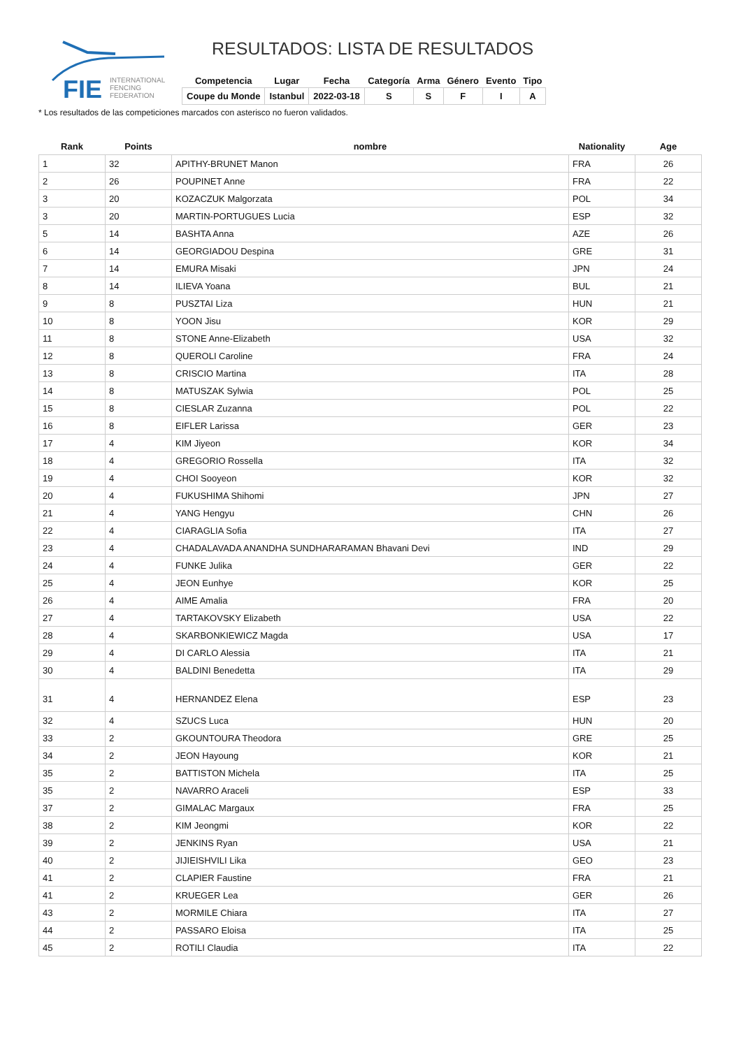FIE
INTERNATIONAL
FENCING
FEDERATION
RESULTADOS: LISTA DE RESULTADOS
| Competencia | Lugar | Fecha | Categoría | Arma | Género | Evento | Tipo |
| --- | --- | --- | --- | --- | --- | --- | --- |
| Coupe du Monde | Istanbul | 2022-03-18 | S | S | F | I | A |
* Los resultados de las competiciones marcados con asterisco no fueron validados.
| Rank | Points | nombre | Nationality | Age |
| --- | --- | --- | --- | --- |
| 1 | 32 | APITHY-BRUNET Manon | FRA | 26 |
| 2 | 26 | POUPINET Anne | FRA | 22 |
| 3 | 20 | KOZACZUK Malgorzata | POL | 34 |
| 3 | 20 | MARTIN-PORTUGUES Lucia | ESP | 32 |
| 5 | 14 | BASHTA Anna | AZE | 26 |
| 6 | 14 | GEORGIADOU Despina | GRE | 31 |
| 7 | 14 | EMURA Misaki | JPN | 24 |
| 8 | 14 | ILIEVA Yoana | BUL | 21 |
| 9 | 8 | PUSZTAI Liza | HUN | 21 |
| 10 | 8 | YOON Jisu | KOR | 29 |
| 11 | 8 | STONE Anne-Elizabeth | USA | 32 |
| 12 | 8 | QUEROLI Caroline | FRA | 24 |
| 13 | 8 | CRISCIO Martina | ITA | 28 |
| 14 | 8 | MATUSZAK Sylwia | POL | 25 |
| 15 | 8 | CIESLAR Zuzanna | POL | 22 |
| 16 | 8 | EIFLER Larissa | GER | 23 |
| 17 | 4 | KIM Jiyeon | KOR | 34 |
| 18 | 4 | GREGORIO Rossella | ITA | 32 |
| 19 | 4 | CHOI Sooyeon | KOR | 32 |
| 20 | 4 | FUKUSHIMA Shihomi | JPN | 27 |
| 21 | 4 | YANG Hengyu | CHN | 26 |
| 22 | 4 | CIARAGLIA Sofia | ITA | 27 |
| 23 | 4 | CHADALAVADA ANANDHA SUNDHARARAMAN Bhavani Devi | IND | 29 |
| 24 | 4 | FUNKE Julika | GER | 22 |
| 25 | 4 | JEON Eunhye | KOR | 25 |
| 26 | 4 | AIME Amalia | FRA | 20 |
| 27 | 4 | TARTAKOVSKY Elizabeth | USA | 22 |
| 28 | 4 | SKARBONKIEWICZ Magda | USA | 17 |
| 29 | 4 | DI CARLO Alessia | ITA | 21 |
| 30 | 4 | BALDINI Benedetta | ITA | 29 |
| 31 | 4 | HERNANDEZ Elena | ESP | 23 |
| 32 | 4 | SZUCS Luca | HUN | 20 |
| 33 | 2 | GKOUNTOURA Theodora | GRE | 25 |
| 34 | 2 | JEON Hayoung | KOR | 21 |
| 35 | 2 | BATTISTON Michela | ITA | 25 |
| 35 | 2 | NAVARRO Araceli | ESP | 33 |
| 37 | 2 | GIMALAC Margaux | FRA | 25 |
| 38 | 2 | KIM Jeongmi | KOR | 22 |
| 39 | 2 | JENKINS Ryan | USA | 21 |
| 40 | 2 | JIJIEISHVILI Lika | GEO | 23 |
| 41 | 2 | CLAPIER Faustine | FRA | 21 |
| 41 | 2 | KRUEGER Lea | GER | 26 |
| 43 | 2 | MORMILE Chiara | ITA | 27 |
| 44 | 2 | PASSARO Eloisa | ITA | 25 |
| 45 | 2 | ROTILI Claudia | ITA | 22 |